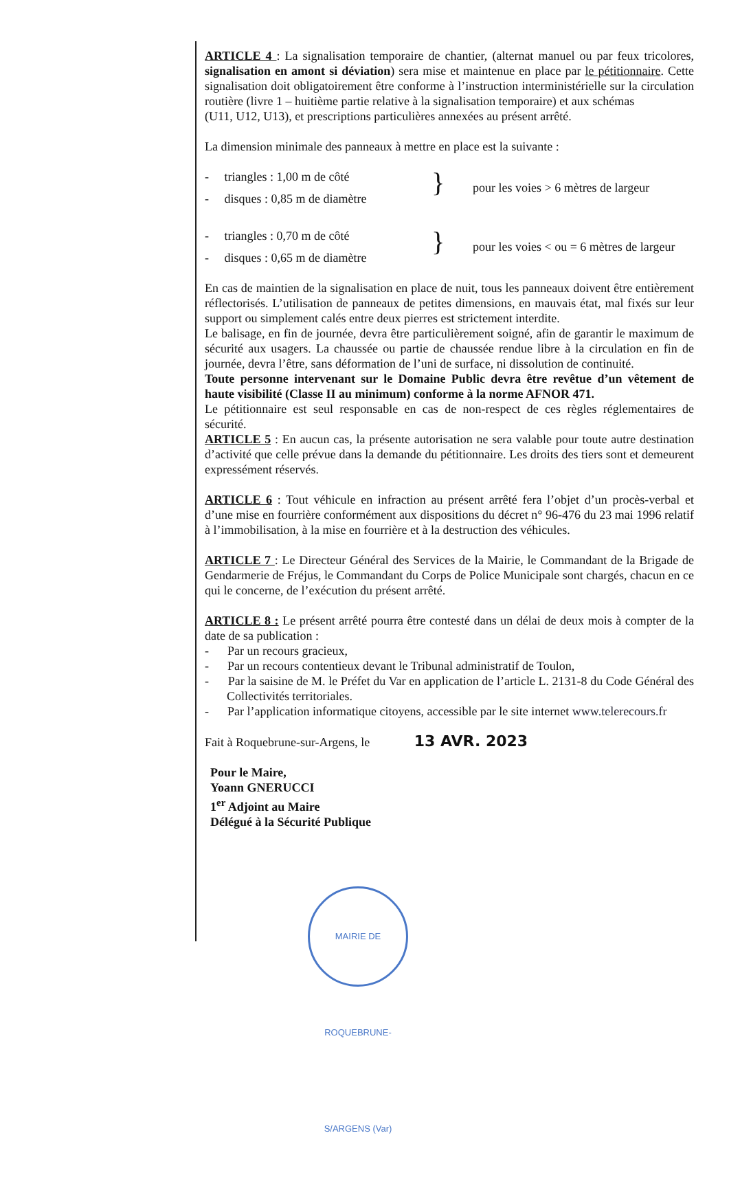ARTICLE 4 : La signalisation temporaire de chantier, (alternat manuel ou par feux tricolores, signalisation en amont si déviation) sera mise et maintenue en place par le pétitionnaire. Cette signalisation doit obligatoirement être conforme à l’instruction interministérielle sur la circulation routière (livre 1 – huitième partie relative à la signalisation temporaire) et aux schémas
(U11, U12, U13), et prescriptions particulières annexées au présent arrêté.
La dimension minimale des panneaux à mettre en place est la suivante :
- triangles : 1,00 m de côté
- disques : 0,85 m de diamètre
}
pour les voies > 6 mètres de largeur
- triangles : 0,70 m de côté
- disques : 0,65 m de diamètre
}
pour les voies < ou = 6 mètres de largeur
En cas de maintien de la signalisation en place de nuit, tous les panneaux doivent être entièrement réflectorisés. L’utilisation de panneaux de petites dimensions, en mauvais état, mal fixés sur leur support ou simplement calés entre deux pierres est strictement interdite.
Le balisage, en fin de journée, devra être particulièrement soigné, afin de garantir le maximum de sécurité aux usagers. La chaussée ou partie de chaussée rendue libre à la circulation en fin de journée, devra l’être, sans déformation de l’uni de surface, ni dissolution de continuité.
Toute personne intervenant sur le Domaine Public devra être revêtue d’un vêtement de haute visibilité (Classe II au minimum) conforme à la norme AFNOR 471.
Le pétitionnaire est seul responsable en cas de non-respect de ces règles réglementaires de sécurité.
ARTICLE 5 : En aucun cas, la présente autorisation ne sera valable pour toute autre destination d’activité que celle prévue dans la demande du pétitionnaire. Les droits des tiers sont et demeurent expressément réservés.
ARTICLE 6 : Tout véhicule en infraction au présent arrêté fera l’objet d’un procès-verbal et d’une mise en fourrière conformément aux dispositions du décret n° 96-476 du 23 mai 1996 relatif à l’immobilisation, à la mise en fourrière et à la destruction des véhicules.
ARTICLE 7 : Le Directeur Général des Services de la Mairie, le Commandant de la Brigade de Gendarmerie de Fréjus, le Commandant du Corps de Police Municipale sont chargés, chacun en ce qui le concerne, de l’exécution du présent arrêté.
ARTICLE 8 : Le présent arrêté pourra être contesté dans un délai de deux mois à compter de la date de sa publication :
- Par un recours gracieux,
- Par un recours contentieux devant le Tribunal administratif de Toulon,
- Par la saisine de M. le Préfet du Var en application de l’article L. 2131-8 du Code Général des Collectivités territoriales.
- Par l’application informatique citoyens, accessible par le site internet www.telerecours.fr
Fait à Roquebrune-sur-Argens, le 13 AVR. 2023
Pour le Maire,
Yoann GNERUCCI
1<sup>er</sup> Adjoint au Maire
Délégué à la Sécurité Publique
MAIRIE DE ROQUEBRUNE-S/ARGENS (Var)